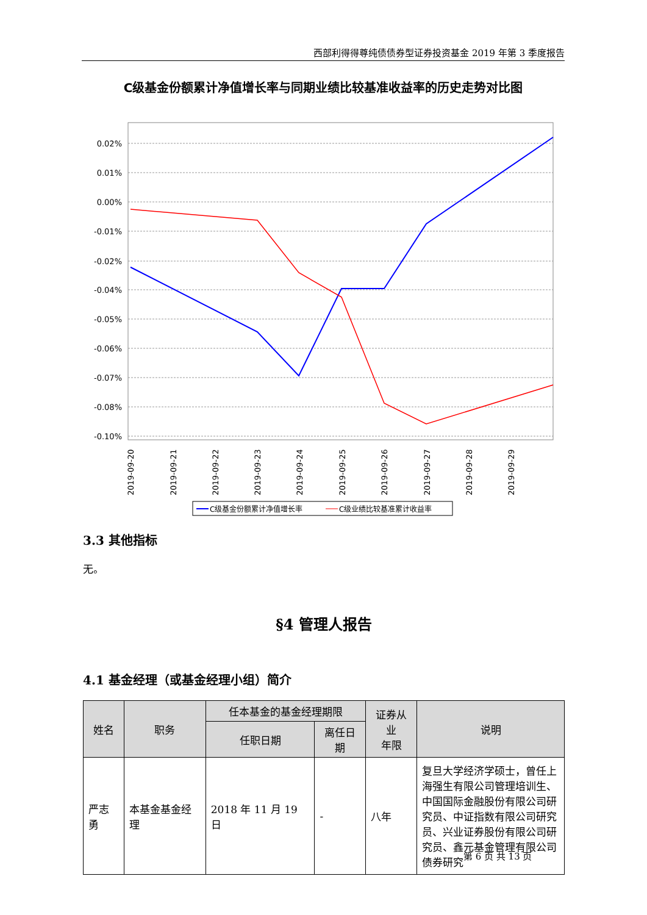西部利得得尊纯债债券型证券投资基金 2019 年第 3 季度报告
C级基金份额累计净值增长率与同期业绩比较基准收益率的历史走势对比图
0.02%
0.01%
0.00%
-0.01%
-0.02%
-0.04%
-0.05%
-0.06%
-0.07%
-0.08%
-0.10%
2019-09-20
2019-09-21
2019-09-22
2019-09-23
2019-09-24
2019-09-25
2019-09-26
2019-09-27
2019-09-28
2019-09-29
C级基金份额累计净值增长率
C级业绩比较基准累计收益率
3.3 其他指标
无。
§4 管理人报告
4.1 基金经理（或基金经理小组）简介
| 姓名 | 职务 | 任本基金的基金经理期限 | | 证券从业 年限 | 说明 |
| --- | --- | --- | --- | --- | --- |
| | | 任职日期 | 离任日期 | | |
| 严志勇 | 本基金基金经理 | 2018 年 11 月 19 日 | - | 八年 | 复旦大学经济学硕士，曾任上海强生有限公司管理培训生、中国国际金融股份有限公司研究员、中证指数有限公司研究员、兴业证券股份有限公司研究员、鑫元基金管理有限公司债券研究 |
第 6 页 共 13 页